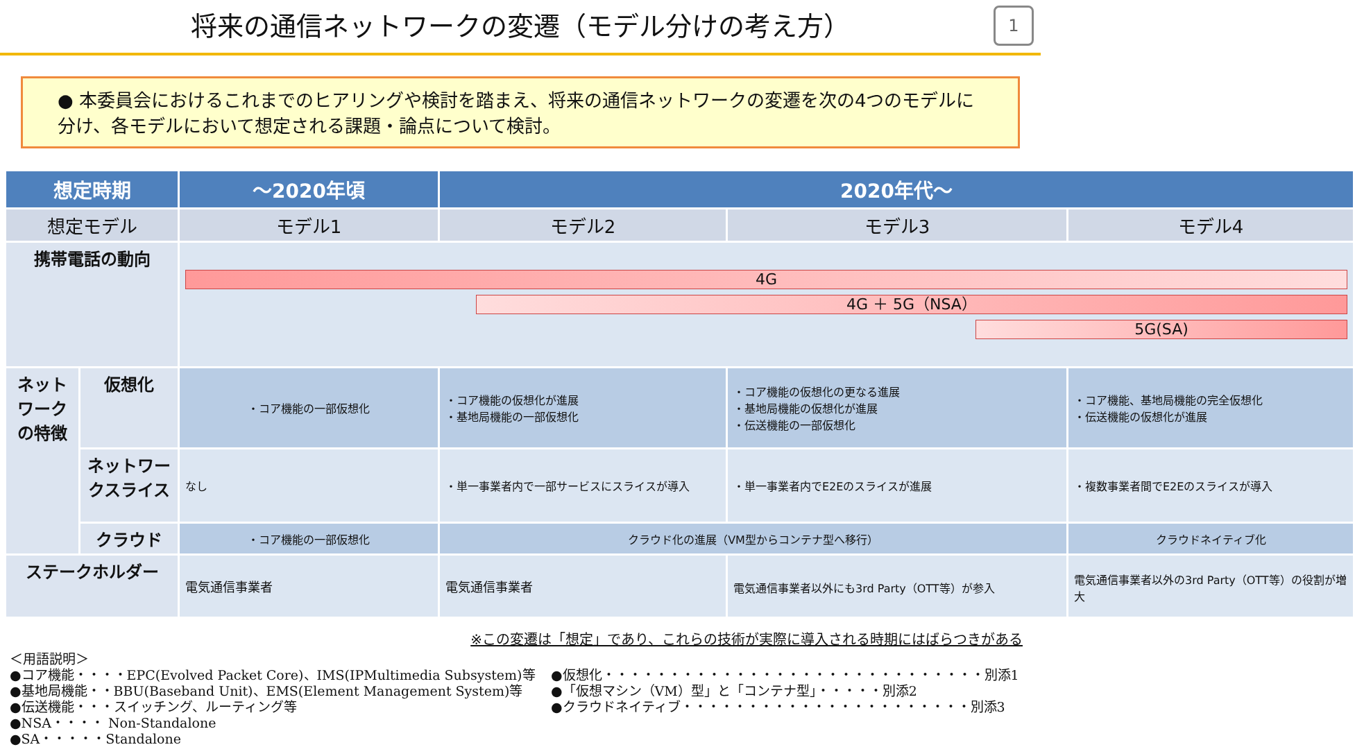将来の通信ネットワークの変遷（モデル分けの考え方） 1
● 本委員会におけるこれまでのヒアリングや検討を踏まえ、将来の通信ネットワークの変遷を次の4つのモデルに分け、各モデルにおいて想定される課題・論点について検討。
| 想定時期 | | ～2020年頃 | 2020年代～ | | |
| --- | --- | --- | --- | --- | --- |
| 想定モデル | | モデル1 | モデル2 | モデル3 | モデル4 |
| 携帯電話の動向 | | 4G 4G ＋ 5G（NSA） 5G(SA) | | | |
| ネットワークの特徴 | 仮想化 | ・コア機能の一部仮想化 | ・コア機能の仮想化が進展 ・基地局機能の一部仮想化 | ・コア機能の仮想化の更なる進展 ・基地局機能の仮想化が進展 ・伝送機能の一部仮想化 | ・コア機能、基地局機能の完全仮想化 ・伝送機能の仮想化が進展 |
| | ネットワークスライス | なし | ・単一事業者内で一部サービスにスライスが導入 | ・単一事業者内でE2Eのスライスが進展 | ・複数事業者間でE2Eのスライスが導入 |
| | クラウド | ・コア機能の一部仮想化 | クラウド化の進展（VM型からコンテナ型へ移行） | | クラウドネイティブ化 |
| ステークホルダー | | 電気通信事業者 | 電気通信事業者 | 電気通信事業者以外にも3rd Party（OTT等）が参入 | 電気通信事業者以外の3rd Party（OTT等）の役割が増大 |
※この変遷は「想定」であり、これらの技術が実際に導入される時期にはばらつきがある
＜用語説明＞
●コア機能・・・・EPC(Evolved Packet Core)、IMS(IPMultimedia Subsystem)等
●基地局機能・・BBU(Baseband Unit)、EMS(Element Management System)等
●伝送機能・・・スイッチング、ルーティング等
●NSA・・・・ Non-Standalone
●SA・・・・・Standalone
●仮想化・・・・・・・・・・・・・・・・・・・・・・・・・・・・・別添1
●「仮想マシン（VM）型」と「コンテナ型」・・・・・別添2
●クラウドネイティブ・・・・・・・・・・・・・・・・・・・・・・別添3